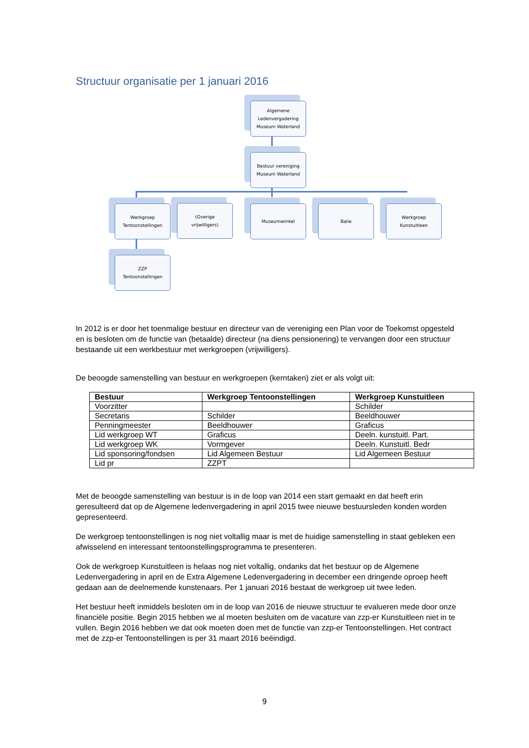Structuur organisatie per 1 januari 2016
Algemene
Ledenvergadering
Museum Waterland
Bestuur vereniging
Museum Waterland
Werkgroep
Tentoonstellingen
(Overige
vrijwilligers)
Museumwinkel Balie
Werkgroep
Kunstuitleen
ZZP
Tentoonstellingen
In 2012 is er door het toenmalige bestuur en directeur van de vereniging een Plan voor de Toekomst opgesteld en is besloten om de functie van (betaalde) directeur (na diens pensionering) te vervangen door een structuur bestaande uit een werkbestuur met werkgroepen (vrijwilligers).
De beoogde samenstelling van bestuur en werkgroepen (kerntaken) ziet er als volgt uit:
| Bestuur | Werkgroep Tentoonstellingen | Werkgroep Kunstuitleen |
| --- | --- | --- |
| Voorzitter | | Schilder |
| Secretaris | Schilder | Beeldhouwer |
| Penningmeester | Beeldhouwer | Graficus |
| Lid werkgroep WT | Graficus | Deeln. kunstuitl. Part. |
| Lid werkgroep WK | Vormgever | Deeln. Kunstuitl. Bedr |
| Lid sponsoring/fondsen | Lid Algemeen Bestuur | Lid Algemeen Bestuur |
| Lid pr | ZZPT | |
Met de beoogde samenstelling van bestuur is in de loop van 2014 een start gemaakt en dat heeft erin geresulteerd dat op de Algemene ledenvergadering in april 2015 twee nieuwe bestuursleden konden worden gepresenteerd.
De werkgroep tentoonstellingen is nog niet voltallig maar is met de huidige samenstelling in staat gebleken een afwisselend en interessant tentoonstellingsprogramma te presenteren.
Ook de werkgroep Kunstuitleen is helaas nog niet voltallig, ondanks dat het bestuur op de Algemene Ledenvergadering in april en de Extra Algemene Ledenvergadering in december een dringende oproep heeft gedaan aan de deelnemende kunstenaars. Per 1 januari 2016 bestaat de werkgroep uit twee leden.
Het bestuur heeft inmiddels besloten om in de loop van 2016 de nieuwe structuur te evalueren mede door onze financiële positie. Begin 2015 hebben we al moeten besluiten om de vacature van zzp-er Kunstuitleen niet in te vullen. Begin 2016 hebben we dat ook moeten doen met de functie van zzp-er Tentoonstellingen. Het contract met de zzp-er Tentoonstellingen is per 31 maart 2016 beëindigd.
9